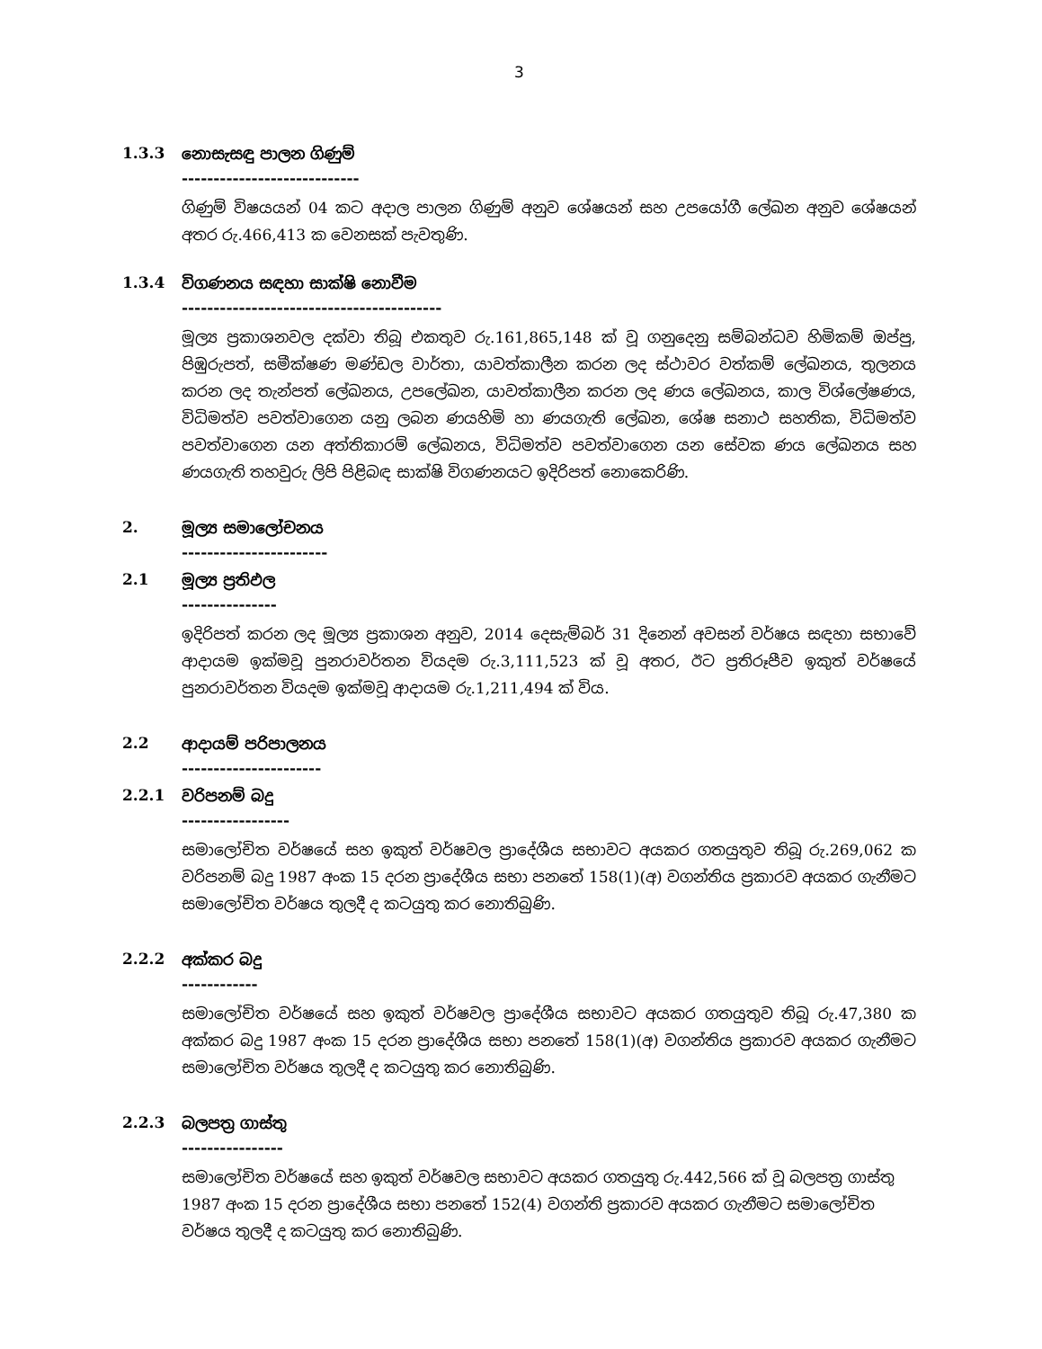3
1.3.3 නොසැසඳු පාලන ගිණුම්
----------------------------
ගිණුම් විෂයයන් 04 කට අදාල පාලන ගිණුම් අනුව ශේෂයන් සහ උපයෝගී ලේඛන අනුව ශේෂයන් අතර රු.466,413 ක වෙනසක් පැවතුණි.
1.3.4 විගණනය සඳහා සාක්ෂි නොවීම
-----------------------------------------
මූල්‍ය ප්‍රකාශනවල දක්වා තිබූ එකතුව රු.161,865,148 ක් වූ ගනුදෙනු සම්බන්ධව හිමිකම් ඔප්පු, පිඹුරුපත්, සමීක්ෂණ මණ්ඩල වාර්තා, යාවත්කාලීන කරන ලද ස්ථාවර වත්කම් ලේඛනය, තුලනය කරන ලද තැන්පත් ලේඛනය, උපලේඛන, යාවත්කාලීන කරන ලද ණය ලේඛනය, කාල විශ්ලේෂණය, විධිමත්ව පවත්වාගෙන යනු ලබන ණයහිමි හා ණයගැති ලේඛන, ශේෂ සනාථ සහතික, විධිමත්ව පවත්වාගෙන යන අත්තිකාරම් ලේඛනය, විධිමත්ව පවත්වාගෙන යන සේවක ණය ලේඛනය සහ ණයගැති තහවුරු ලිපි පිළිබඳ සාක්ෂි විගණනයට ඉදිරිපත් නොකෙරිණි.
2. මූල්‍ය සමාලෝචනය
-----------------------
2.1 මූල්‍ය ප්‍රතිඵල
---------------
ඉදිරිපත් කරන ලද මූල්‍ය ප්‍රකාශන අනුව, 2014 දෙසැම්බර් 31 දිනෙන් අවසන් වර්ෂය සඳහා සභාවේ ආදායම ඉක්මවූ පුනරාවර්තන වියදම රු.3,111,523 ක් වූ අතර, ඊට ප්‍රතිරූපීව ඉකුත් වර්ෂයේ පුනරාවර්තන වියදම ඉක්මවූ ආදායම රු.1,211,494 ක් විය.
2.2 ආදායම් පරිපාලනය
----------------------
2.2.1 වරිපනම් බදු
-----------------
සමාලෝචිත වර්ෂයේ සහ ඉකුත් වර්ෂවල ප්‍රාදේශීය සභාවට අයකර ගතයුතුව තිබූ රු.269,062 ක වරිපනම් බදු 1987 අංක 15 දරන ප්‍රාදේශීය සභා පනතේ 158(1)(අ) වගන්තිය ප්‍රකාරව අයකර ගැනීමට සමාලෝචිත වර්ෂය තුලදී ද කටයුතු කර නොතිබුණි.
2.2.2 අක්කර බදු
------------
සමාලෝචිත වර්ෂයේ සහ ඉකුත් වර්ෂවල ප්‍රාදේශීය සභාවට අයකර ගතයුතුව තිබූ රු.47,380 ක අක්කර බදු 1987 අංක 15 දරන ප්‍රාදේශීය සභා පනතේ 158(1)(අ) වගන්තිය ප්‍රකාරව අයකර ගැනීමට සමාලෝචිත වර්ෂය තුලදී ද කටයුතු කර නොතිබුණි.
2.2.3 බලපත්‍ර ගාස්තු
----------------
සමාලෝචිත වර්ෂයේ සහ ඉකුත් වර්ෂවල සභාවට අයකර ගතයුතු රු.442,566 ක් වූ බලපත්‍ර ගාස්තු 1987 අංක 15 දරන ප්‍රාදේශීය සභා පනතේ 152(4) වගන්ති ප්‍රකාරව අයකර ගැනීමට සමාලෝචිත වර්ෂය තුලදී ද කටයුතු කර නොතිබුණි.